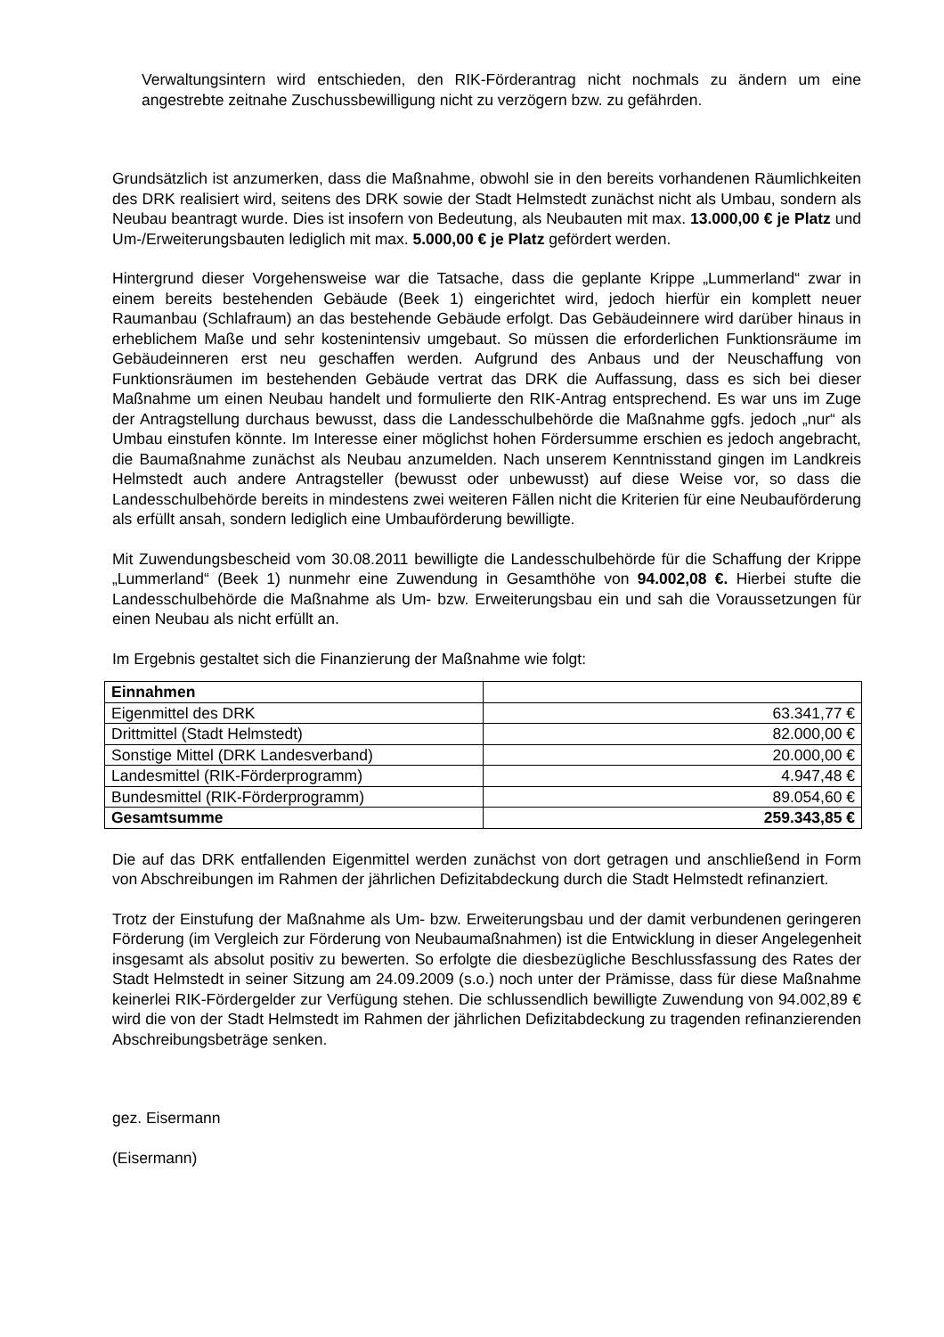Verwaltungsintern wird entschieden, den RIK-Förderantrag nicht nochmals zu ändern um eine angestrebte zeitnahe Zuschussbewilligung nicht zu verzögern bzw. zu gefährden.
Grundsätzlich ist anzumerken, dass die Maßnahme, obwohl sie in den bereits vorhandenen Räumlichkeiten des DRK realisiert wird, seitens des DRK sowie der Stadt Helmstedt zunächst nicht als Umbau, sondern als Neubau beantragt wurde. Dies ist insofern von Bedeutung, als Neubauten mit max. 13.000,00 € je Platz und Um-/Erweiterungsbauten lediglich mit max. 5.000,00 € je Platz gefördert werden.
Hintergrund dieser Vorgehensweise war die Tatsache, dass die geplante Krippe „Lummerland“ zwar in einem bereits bestehenden Gebäude (Beek 1) eingerichtet wird, jedoch hierfür ein komplett neuer Raumanbau (Schlafraum) an das bestehende Gebäude erfolgt. Das Gebäudeinnere wird darüber hinaus in erheblichem Maße und sehr kostenintensiv umgebaut. So müssen die erforderlichen Funktionsräume im Gebäudeinneren erst neu geschaffen werden. Aufgrund des Anbaus und der Neuschaffung von Funktionsräumen im bestehenden Gebäude vertrat das DRK die Auffassung, dass es sich bei dieser Maßnahme um einen Neubau handelt und formulierte den RIK-Antrag entsprechend. Es war uns im Zuge der Antragstellung durchaus bewusst, dass die Landesschulbehörde die Maßnahme ggfs. jedoch „nur“ als Umbau einstufen könnte. Im Interesse einer möglichst hohen Fördersumme erschien es jedoch angebracht, die Baumaßnahme zunächst als Neubau anzumelden. Nach unserem Kenntnisstand gingen im Landkreis Helmstedt auch andere Antragsteller (bewusst oder unbewusst) auf diese Weise vor, so dass die Landesschulbehörde bereits in mindestens zwei weiteren Fällen nicht die Kriterien für eine Neubauförderung als erfüllt ansah, sondern lediglich eine Umbauförderung bewilligte.
Mit Zuwendungsbescheid vom 30.08.2011 bewilligte die Landesschulbehörde für die Schaffung der Krippe „Lummerland“ (Beek 1) nunmehr eine Zuwendung in Gesamthöhe von 94.002,08 €. Hierbei stufte die Landesschulbehörde die Maßnahme als Um- bzw. Erweiterungsbau ein und sah die Voraussetzungen für einen Neubau als nicht erfüllt an.
Im Ergebnis gestaltet sich die Finanzierung der Maßnahme wie folgt:
| Einnahmen | |
| --- | --- |
| Eigenmittel des DRK | 63.341,77 € |
| Drittmittel (Stadt Helmstedt) | 82.000,00 € |
| Sonstige Mittel (DRK Landesverband) | 20.000,00 € |
| Landesmittel (RIK-Förderprogramm) | 4.947,48 € |
| Bundesmittel (RIK-Förderprogramm) | 89.054,60 € |
| Gesamtsumme | 259.343,85 € |
Die auf das DRK entfallenden Eigenmittel werden zunächst von dort getragen und anschließend in Form von Abschreibungen im Rahmen der jährlichen Defizitabdeckung durch die Stadt Helmstedt refinanziert.
Trotz der Einstufung der Maßnahme als Um- bzw. Erweiterungsbau und der damit verbundenen geringeren Förderung (im Vergleich zur Förderung von Neubaumaßnahmen) ist die Entwicklung in dieser Angelegenheit insgesamt als absolut positiv zu bewerten. So erfolgte die diesbezügliche Beschlussfassung des Rates der Stadt Helmstedt in seiner Sitzung am 24.09.2009 (s.o.) noch unter der Prämisse, dass für diese Maßnahme keinerlei RIK-Fördergelder zur Verfügung stehen. Die schlussendlich bewilligte Zuwendung von 94.002,89 € wird die von der Stadt Helmstedt im Rahmen der jährlichen Defizitabdeckung zu tragenden refinanzierenden Abschreibungsbeträge senken.
gez. Eisermann
(Eisermann)